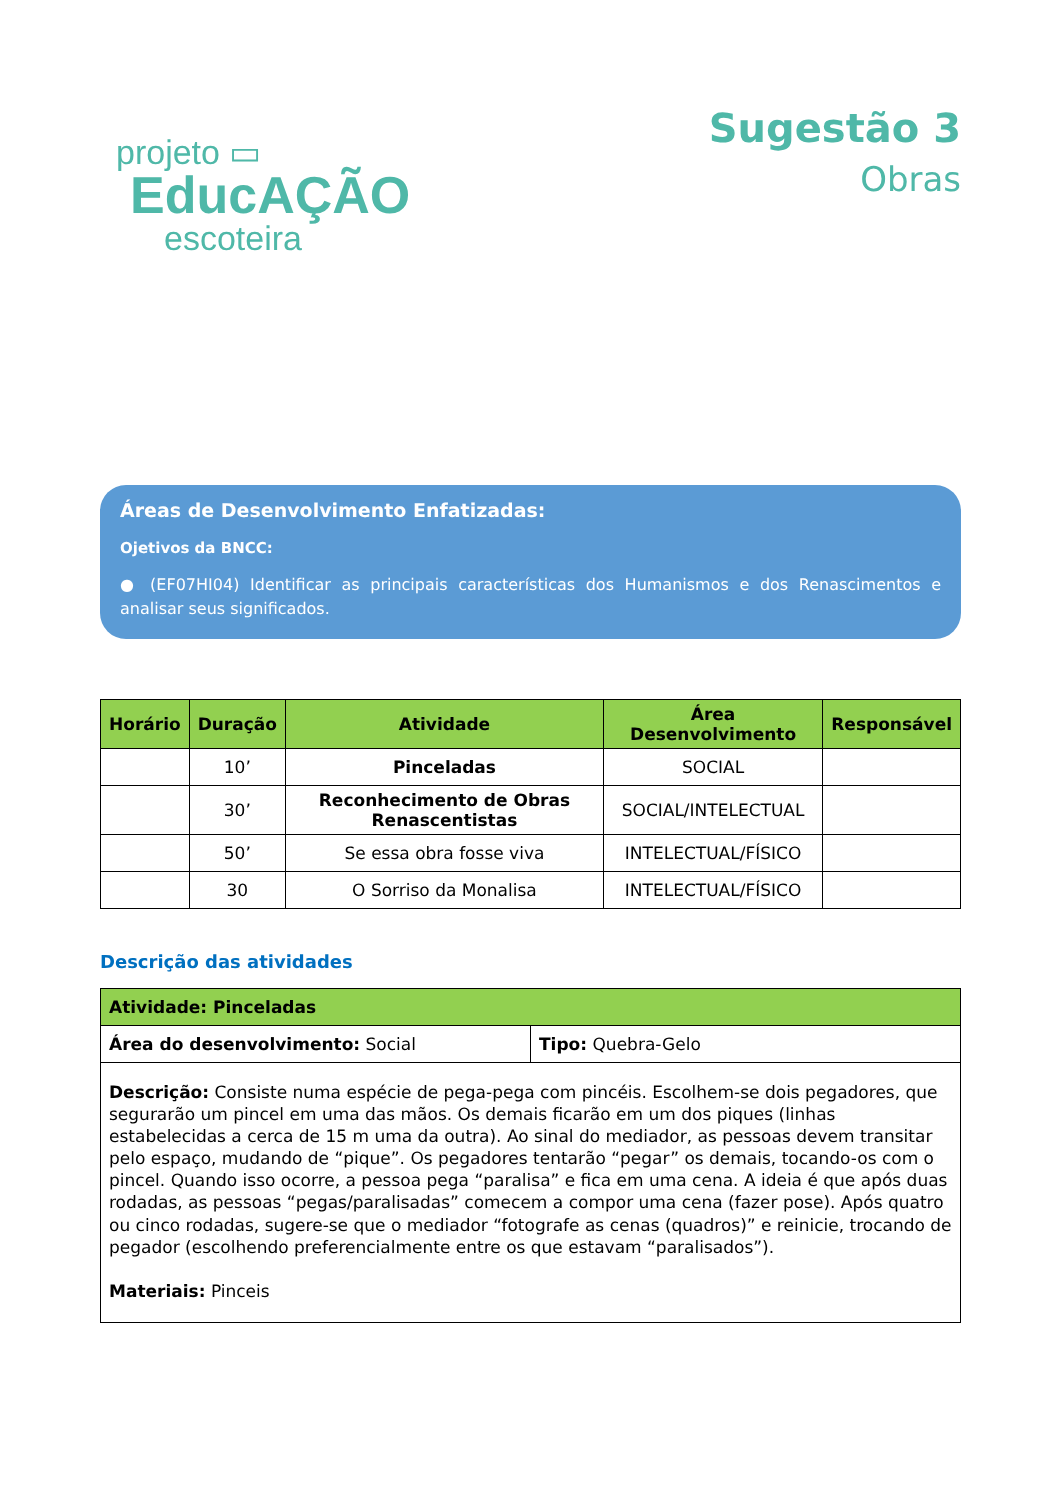projeto ▭
EducAÇÃO
escoteira
Sugestão 3
Obras
Áreas de Desenvolvimento Enfatizadas:
Ojetivos da BNCC:
● (EF07HI04) Identificar as principais características dos Humanismos e dos Renascimentos e analisar seus significados.
| Horário | Duração | Atividade | Área Desenvolvimento | Responsável |
| --- | --- | --- | --- | --- |
| | 10’ | Pinceladas | SOCIAL | |
| | 30’ | Reconhecimento de Obras Renascentistas | SOCIAL/INTELECTUAL | |
| | 50’ | Se essa obra fosse viva | INTELECTUAL/FÍSICO | |
| | 30 | O Sorriso da Monalisa | INTELECTUAL/FÍSICO | |
Descrição das atividades
| Atividade: Pinceladas | |
| Área do desenvolvimento: Social | Tipo: Quebra-Gelo |
| Descrição: Consiste numa espécie de pega-pega com pincéis. Escolhem-se dois pegadores, que segurarão um pincel em uma das mãos. Os demais ficarão em um dos piques (linhas estabelecidas a cerca de 15 m uma da outra). Ao sinal do mediador, as pessoas devem transitar pelo espaço, mudando de “pique”. Os pegadores tentarão “pegar” os demais, tocando-os com o pincel. Quando isso ocorre, a pessoa pega “paralisa” e fica em uma cena. A ideia é que após duas rodadas, as pessoas “pegas/paralisadas” comecem a compor uma cena (fazer pose). Após quatro ou cinco rodadas, sugere-se que o mediador “fotografe as cenas (quadros)” e reinicie, trocando de pegador (escolhendo preferencialmente entre os que estavam “paralisados”). Materiais: Pinceis | |